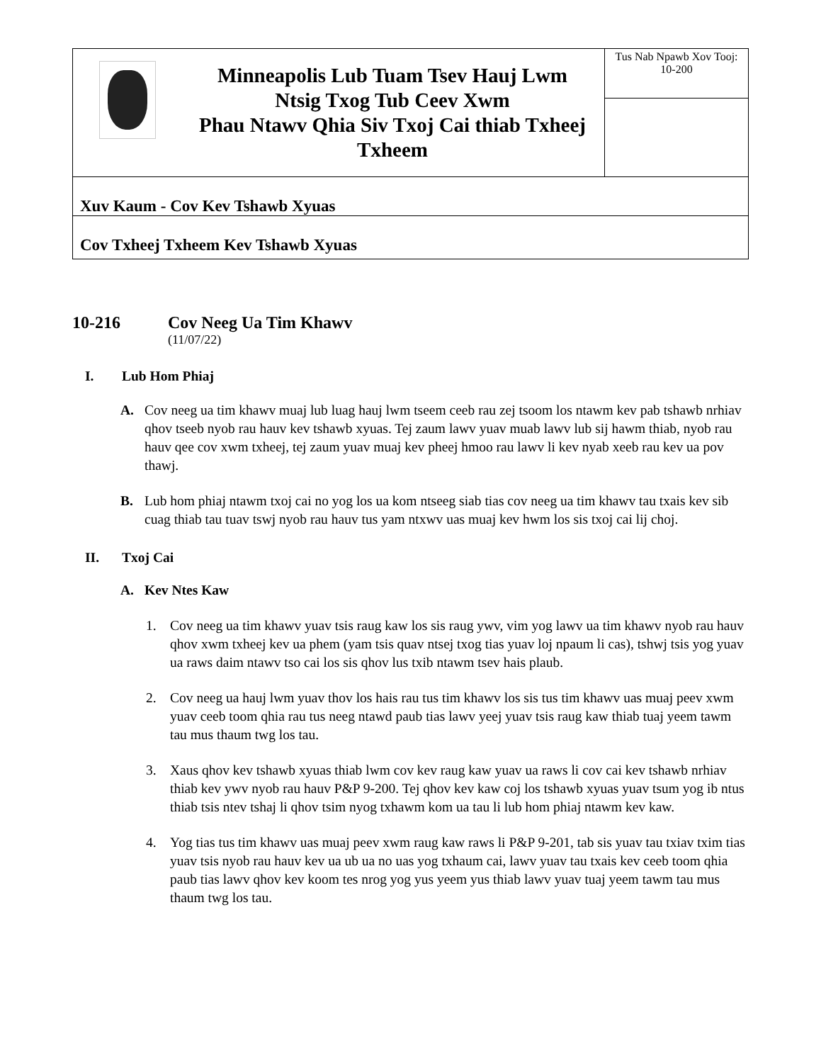| | Minneapolis Lub Tuam Tsev Hauj Lwm Ntsig Txog Tub Ceev Xwm Phau Ntawv Qhia Siv Txoj Cai thiab Txheej Txheem | Tus Nab Npawb Xov Tooj: 10-200 |
| Xuv Kaum - Cov Kev Tshawb Xyuas | | |
| Cov Txheej Txheem Kev Tshawb Xyuas | | |
10-216 Cov Neeg Ua Tim Khawv
(11/07/22)
I. Lub Hom Phiaj
A. Cov neeg ua tim khawv muaj lub luag hauj lwm tseem ceeb rau zej tsoom los ntawm kev pab tshawb nrhiav qhov tseeb nyob rau hauv kev tshawb xyuas. Tej zaum lawv yuav muab lawv lub sij hawm thiab, nyob rau hauv qee cov xwm txheej, tej zaum yuav muaj kev pheej hmoo rau lawv li kev nyab xeeb rau kev ua pov thawj.
B. Lub hom phiaj ntawm txoj cai no yog los ua kom ntseeg siab tias cov neeg ua tim khawv tau txais kev sib cuag thiab tau tuav tswj nyob rau hauv tus yam ntxwv uas muaj kev hwm los sis txoj cai lij choj.
II. Txoj Cai
A. Kev Ntes Kaw
1. Cov neeg ua tim khawv yuav tsis raug kaw los sis raug ywv, vim yog lawv ua tim khawv nyob rau hauv qhov xwm txheej kev ua phem (yam tsis quav ntsej txog tias yuav loj npaum li cas), tshwj tsis yog yuav ua raws daim ntawv tso cai los sis qhov lus txib ntawm tsev hais plaub.
2. Cov neeg ua hauj lwm yuav thov los hais rau tus tim khawv los sis tus tim khawv uas muaj peev xwm yuav ceeb toom qhia rau tus neeg ntawd paub tias lawv yeej yuav tsis raug kaw thiab tuaj yeem tawm tau mus thaum twg los tau.
3. Xaus qhov kev tshawb xyuas thiab lwm cov kev raug kaw yuav ua raws li cov cai kev tshawb nrhiav thiab kev ywv nyob rau hauv P&P 9-200. Tej qhov kev kaw coj los tshawb xyuas yuav tsum yog ib ntus thiab tsis ntev tshaj li qhov tsim nyog txhawm kom ua tau li lub hom phiaj ntawm kev kaw.
4. Yog tias tus tim khawv uas muaj peev xwm raug kaw raws li P&P 9-201, tab sis yuav tau txiav txim tias yuav tsis nyob rau hauv kev ua ub ua no uas yog txhaum cai, lawv yuav tau txais kev ceeb toom qhia paub tias lawv qhov kev koom tes nrog yog yus yeem yus thiab lawv yuav tuaj yeem tawm tau mus thaum twg los tau.